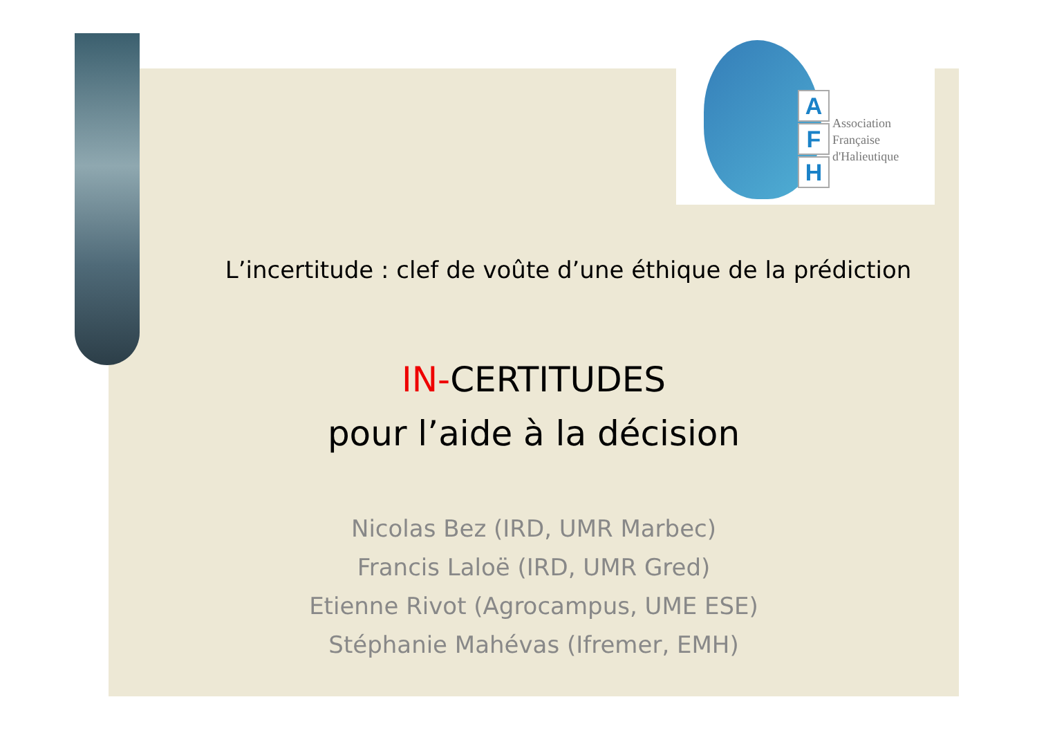A
F
H
Association
Française
d'Halieutique
L’incertitude : clef de voûte d’une éthique de la prédiction
IN-CERTITUDES
pour l’aide à la décision
Nicolas Bez (IRD, UMR Marbec)
Francis Laloë (IRD, UMR Gred)
Etienne Rivot (Agrocampus, UME ESE)
Stéphanie Mahévas (Ifremer, EMH)